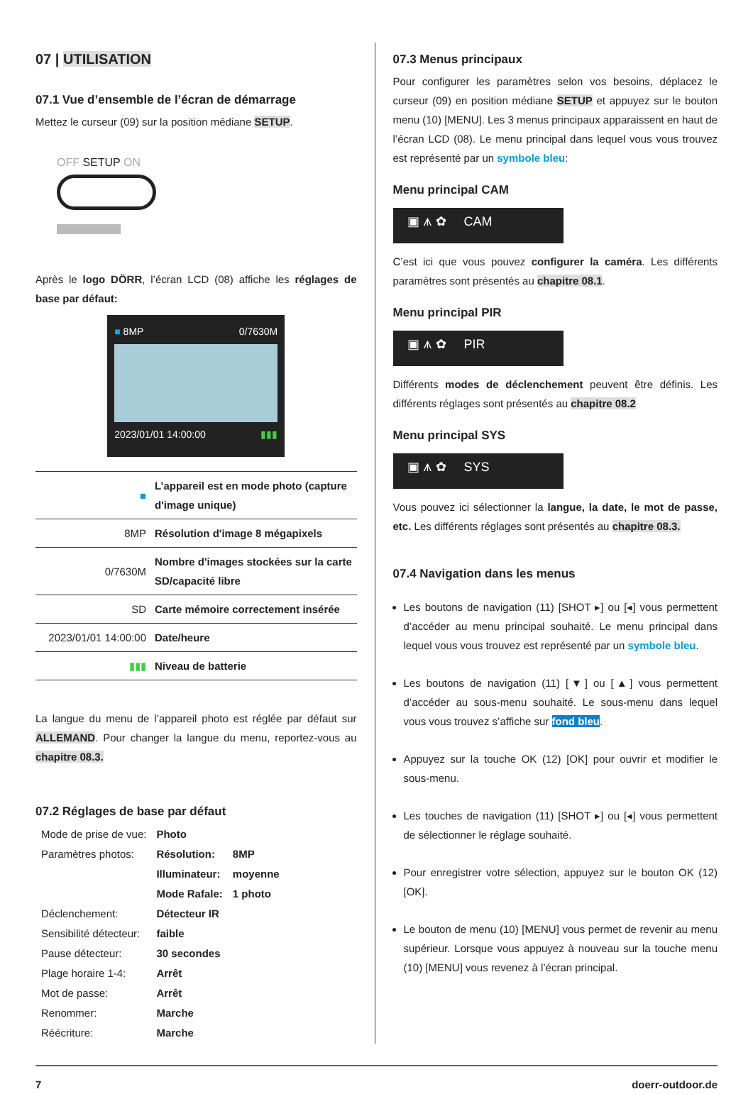07 | UTILISATION
07.1 Vue d’ensemble de l’écran de démarrage
Mettez le curseur (09) sur la position médiane SETUP.
OFF SETUP ON
Après le logo DÖRR, l’écran LCD (08) affiche les réglages de base par défaut:
■ 8MP 0/7630M
2023/01/01 14:00:00 ▮▮▮
| ■ | L’appareil est en mode photo (capture d'image unique) |
| 8MP | Résolution d'image 8 mégapixels |
| 0/7630M | Nombre d'images stockées sur la carte SD/capacité libre |
| SD | Carte mémoire correctement insérée |
| 2023/01/01 14:00:00 | Date/heure |
| ▮▮▮ | Niveau de batterie |
La langue du menu de l’appareil photo est réglée par défaut sur ALLEMAND. Pour changer la langue du menu, reportez-vous au chapitre 08.3.
07.2 Réglages de base par défaut
| Mode de prise de vue: | Photo | |
| Paramètres photos: | Résolution: | 8MP |
| | Illuminateur: | moyenne |
| | Mode Rafale: | 1 photo |
| Déclenchement: | Détecteur IR | |
| Sensibilité détecteur: | faible | |
| Pause détecteur: | 30 secondes | |
| Plage horaire 1-4: | Arrêt | |
| Mot de passe: | Arrêt | |
| Renommer: | Marche | |
| Réécriture: | Marche | |
07.3 Menus principaux
Pour configurer les paramètres selon vos besoins, déplacez le curseur (09) en position médiane SETUP et appuyez sur le bouton menu (10) [MENU]. Les 3 menus principaux apparaissent en haut de l’écran LCD (08). Le menu principal dans lequel vous vous trouvez est représenté par un symbole bleu:
Menu principal CAM
▣ ⩚ ✿ CAM
C’est ici que vous pouvez configurer la caméra. Les différents paramètres sont présentés au chapitre 08.1.
Menu principal PIR
▣ ⩚ ✿ PIR
Différents modes de déclenchement peuvent être définis. Les différents réglages sont présentés au chapitre 08.2
Menu principal SYS
▣ ⩚ ✿ SYS
Vous pouvez ici sélectionner la langue, la date, le mot de passe, etc. Les différents réglages sont présentés au chapitre 08.3.
07.4 Navigation dans les menus
Les boutons de navigation (11) [SHOT ▸] ou [◂] vous permettent d’accéder au menu principal souhaité. Le menu principal dans lequel vous vous trouvez est représenté par un symbole bleu.
Les boutons de navigation (11) [▼] ou [▲] vous permettent d’accéder au sous-menu souhaité. Le sous-menu dans lequel vous vous trouvez s’affiche sur fond bleu.
Appuyez sur la touche OK (12) [OK] pour ouvrir et modifier le sous-menu.
Les touches de navigation (11) [SHOT ▸] ou [◂] vous permettent de sélectionner le réglage souhaité.
Pour enregistrer votre sélection, appuyez sur le bouton OK (12) [OK].
Le bouton de menu (10) [MENU] vous permet de revenir au menu supérieur. Lorsque vous appuyez à nouveau sur la touche menu (10) [MENU] vous revenez à l’écran principal.
7 doerr-outdoor.de